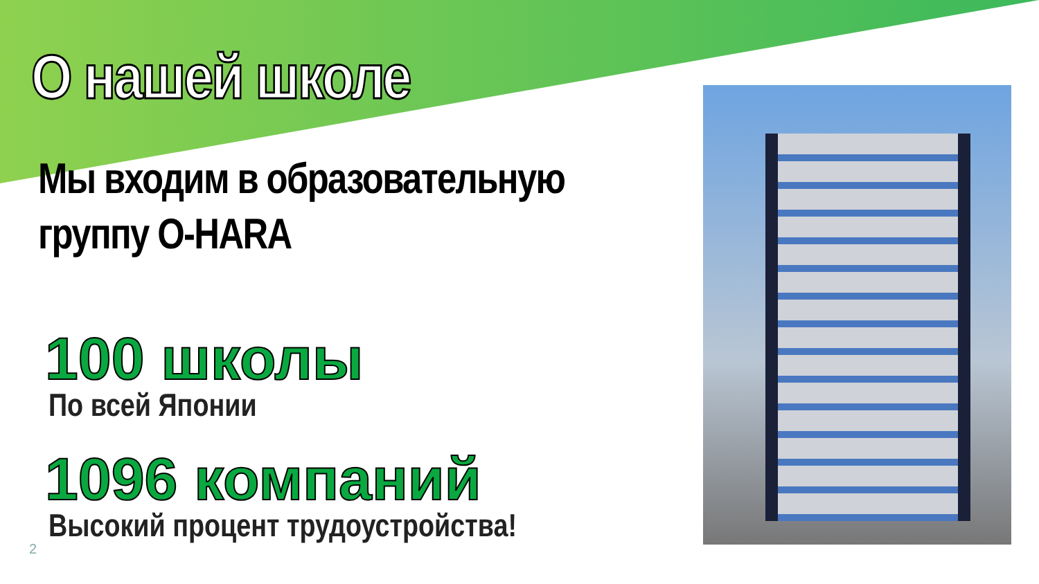О нашей школе
Мы входим в образовательную
группу O-HARA
100 школы
По всей Японии
1096 компаний
Высокий процент трудоустройства!
2